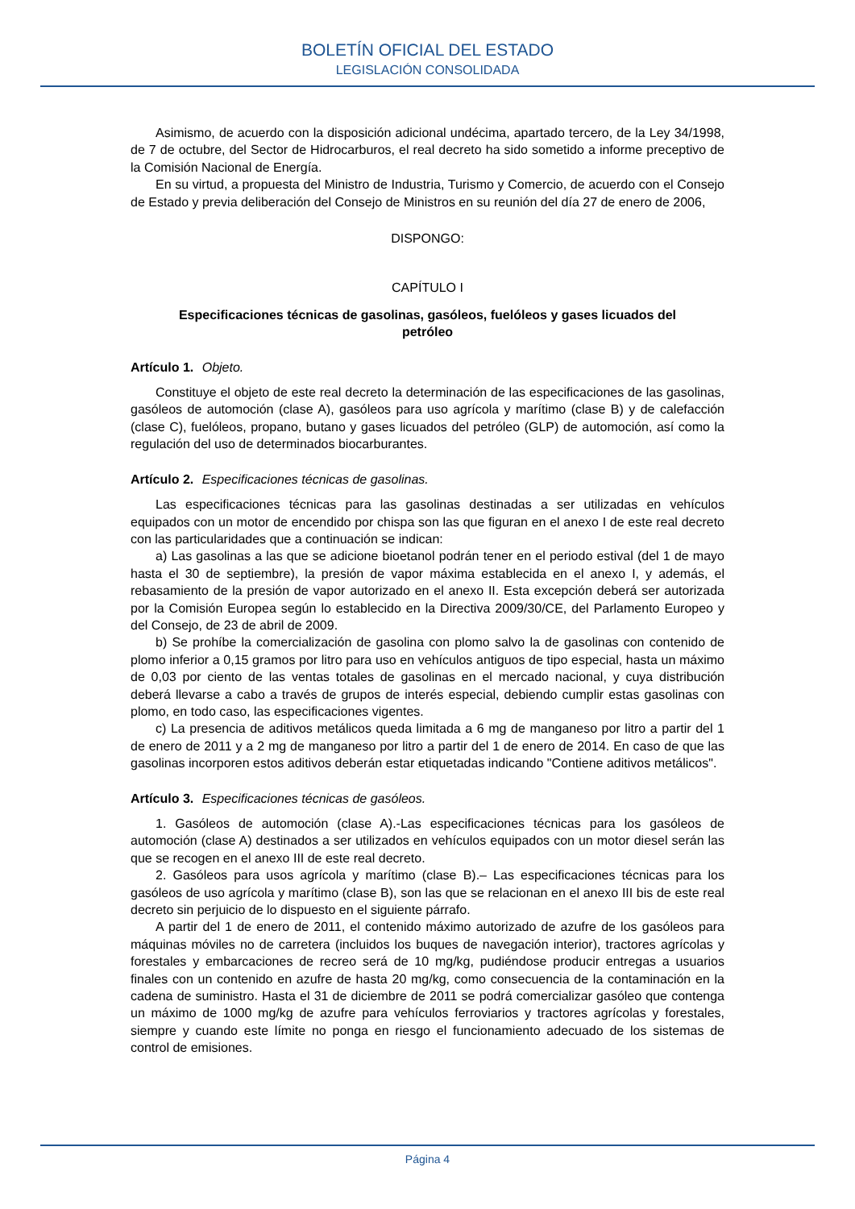BOLETÍN OFICIAL DEL ESTADO
LEGISLACIÓN CONSOLIDADA
Asimismo, de acuerdo con la disposición adicional undécima, apartado tercero, de la Ley 34/1998, de 7 de octubre, del Sector de Hidrocarburos, el real decreto ha sido sometido a informe preceptivo de la Comisión Nacional de Energía.
En su virtud, a propuesta del Ministro de Industria, Turismo y Comercio, de acuerdo con el Consejo de Estado y previa deliberación del Consejo de Ministros en su reunión del día 27 de enero de 2006,
DISPONGO:
CAPÍTULO I
Especificaciones técnicas de gasolinas, gasóleos, fuelóleos y gases licuados del petróleo
Artículo 1. Objeto.
Constituye el objeto de este real decreto la determinación de las especificaciones de las gasolinas, gasóleos de automoción (clase A), gasóleos para uso agrícola y marítimo (clase B) y de calefacción (clase C), fuelóleos, propano, butano y gases licuados del petróleo (GLP) de automoción, así como la regulación del uso de determinados biocarburantes.
Artículo 2. Especificaciones técnicas de gasolinas.
Las especificaciones técnicas para las gasolinas destinadas a ser utilizadas en vehículos equipados con un motor de encendido por chispa son las que figuran en el anexo I de este real decreto con las particularidades que a continuación se indican:
a) Las gasolinas a las que se adicione bioetanol podrán tener en el periodo estival (del 1 de mayo hasta el 30 de septiembre), la presión de vapor máxima establecida en el anexo I, y además, el rebasamiento de la presión de vapor autorizado en el anexo II. Esta excepción deberá ser autorizada por la Comisión Europea según lo establecido en la Directiva 2009/30/CE, del Parlamento Europeo y del Consejo, de 23 de abril de 2009.
b) Se prohíbe la comercialización de gasolina con plomo salvo la de gasolinas con contenido de plomo inferior a 0,15 gramos por litro para uso en vehículos antiguos de tipo especial, hasta un máximo de 0,03 por ciento de las ventas totales de gasolinas en el mercado nacional, y cuya distribución deberá llevarse a cabo a través de grupos de interés especial, debiendo cumplir estas gasolinas con plomo, en todo caso, las especificaciones vigentes.
c) La presencia de aditivos metálicos queda limitada a 6 mg de manganeso por litro a partir del 1 de enero de 2011 y a 2 mg de manganeso por litro a partir del 1 de enero de 2014. En caso de que las gasolinas incorporen estos aditivos deberán estar etiquetadas indicando "Contiene aditivos metálicos".
Artículo 3. Especificaciones técnicas de gasóleos.
1. Gasóleos de automoción (clase A).-Las especificaciones técnicas para los gasóleos de automoción (clase A) destinados a ser utilizados en vehículos equipados con un motor diesel serán las que se recogen en el anexo III de este real decreto.
2. Gasóleos para usos agrícola y marítimo (clase B).– Las especificaciones técnicas para los gasóleos de uso agrícola y marítimo (clase B), son las que se relacionan en el anexo III bis de este real decreto sin perjuicio de lo dispuesto en el siguiente párrafo.
A partir del 1 de enero de 2011, el contenido máximo autorizado de azufre de los gasóleos para máquinas móviles no de carretera (incluidos los buques de navegación interior), tractores agrícolas y forestales y embarcaciones de recreo será de 10 mg/kg, pudiéndose producir entregas a usuarios finales con un contenido en azufre de hasta 20 mg/kg, como consecuencia de la contaminación en la cadena de suministro. Hasta el 31 de diciembre de 2011 se podrá comercializar gasóleo que contenga un máximo de 1000 mg/kg de azufre para vehículos ferroviarios y tractores agrícolas y forestales, siempre y cuando este límite no ponga en riesgo el funcionamiento adecuado de los sistemas de control de emisiones.
Página 4